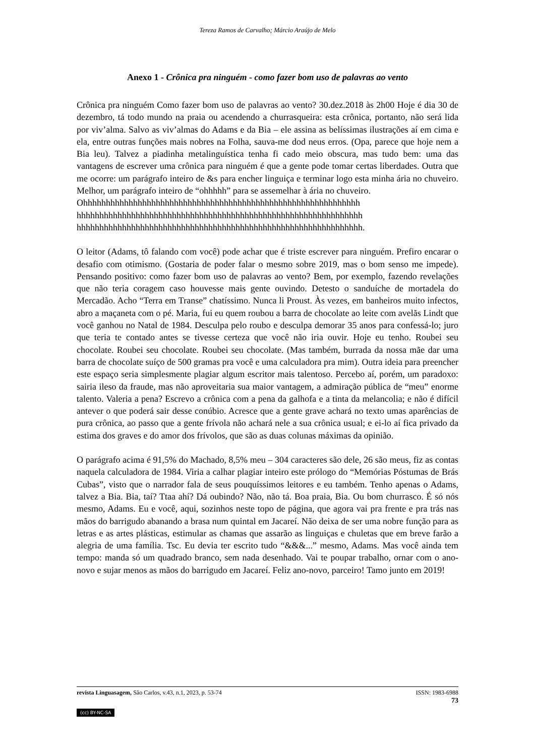Tereza Ramos de Carvalho; Márcio Araújo de Melo
Anexo 1 - Crônica pra ninguém - como fazer bom uso de palavras ao vento
Crônica pra ninguém Como fazer bom uso de palavras ao vento? 30.dez.2018 às 2h00 Hoje é dia 30 de dezembro, tá todo mundo na praia ou acendendo a churrasqueira: esta crônica, portanto, não será lida por viv’alma. Salvo as viv’almas do Adams e da Bia – ele assina as belíssimas ilustrações aí em cima e ela, entre outras funções mais nobres na Folha, sauva-me dod neus erros. (Opa, parece que hoje nem a Bia leu). Talvez a piadinha metalinguística tenha fi cado meio obscura, mas tudo bem: uma das vantagens de escrever uma crônica para ninguém é que a gente pode tomar certas liberdades. Outra que me ocorre: um parágrafo inteiro de &s para encher linguiça e terminar logo esta minha ária no chuveiro. Melhor, um parágrafo inteiro de “ohhhhh” para se assemelhar à ária no chuveiro.
Ohhhhhhhhhhhhhhhhhhhhhhhhhhhhhhhhhhhhhhhhhhhhhhhhhhhhhhhhhhhhh
hhhhhhhhhhhhhhhhhhhhhhhhhhhhhhhhhhhhhhhhhhhhhhhhhhhhhhhhhhhhhhh
hhhhhhhhhhhhhhhhhhhhhhhhhhhhhhhhhhhhhhhhhhhhhhhhhhhhhhhhhhhhhhh.
O leitor (Adams, tô falando com você) pode achar que é triste escrever para ninguém. Prefiro encarar o desafio com otimismo. (Gostaria de poder falar o mesmo sobre 2019, mas o bom senso me impede). Pensando positivo: como fazer bom uso de palavras ao vento? Bem, por exemplo, fazendo revelações que não teria coragem caso houvesse mais gente ouvindo. Detesto o sanduíche de mortadela do Mercadão. Acho “Terra em Transe” chatíssimo. Nunca li Proust. Às vezes, em banheiros muito infectos, abro a maçaneta com o pé. Maria, fui eu quem roubou a barra de chocolate ao leite com avelãs Lindt que você ganhou no Natal de 1984. Desculpa pelo roubo e desculpa demorar 35 anos para confessá-lo; juro que teria te contado antes se tivesse certeza que você não iria ouvir. Hoje eu tenho. Roubei seu chocolate. Roubei seu chocolate. Roubei seu chocolate. (Mas também, burrada da nossa mãe dar uma barra de chocolate suíço de 500 gramas pra você e uma calculadora pra mim). Outra ideia para preencher este espaço seria simplesmente plagiar algum escritor mais talentoso. Percebo aí, porém, um paradoxo: sairia ileso da fraude, mas não aproveitaria sua maior vantagem, a admiração pública de “meu” enorme talento. Valeria a pena? Escrevo a crônica com a pena da galhofa e a tinta da melancolia; e não é difícil antever o que poderá sair desse conúbio. Acresce que a gente grave achará no texto umas aparências de pura crônica, ao passo que a gente frívola não achará nele a sua crônica usual; e ei-lo aí fica privado da estima dos graves e do amor dos frívolos, que são as duas colunas máximas da opinião.
O parágrafo acima é 91,5% do Machado, 8,5% meu – 304 caracteres são dele, 26 são meus, fiz as contas naquela calculadora de 1984. Viria a calhar plagiar inteiro este prólogo do “Memórias Póstumas de Brás Cubas”, visto que o narrador fala de seus pouquíssimos leitores e eu também. Tenho apenas o Adams, talvez a Bia. Bia, taí? Ttaa ahí? Dá oubindo? Não, não tá. Boa praia, Bia. Ou bom churrasco. É só nós mesmo, Adams. Eu e você, aqui, sozinhos neste topo de página, que agora vai pra frente e pra trás nas mãos do barrigudo abanando a brasa num quintal em Jacareí. Não deixa de ser uma nobre função para as letras e as artes plásticas, estimular as chamas que assarão as linguiças e chuletas que em breve farão a alegria de uma família. Tsc. Eu devia ter escrito tudo “&&&...” mesmo, Adams. Mas você ainda tem tempo: manda só um quadrado branco, sem nada desenhado. Vai te poupar trabalho, ornar com o ano-novo e sujar menos as mãos do barrigudo em Jacareí. Feliz ano-novo, parceiro! Tamo junto em 2019!
revista Linguasagem, São Carlos, v.43, n.1, 2023, p. 53-74 ISSN: 1983-6988
73
(cc) BY-NC-SA